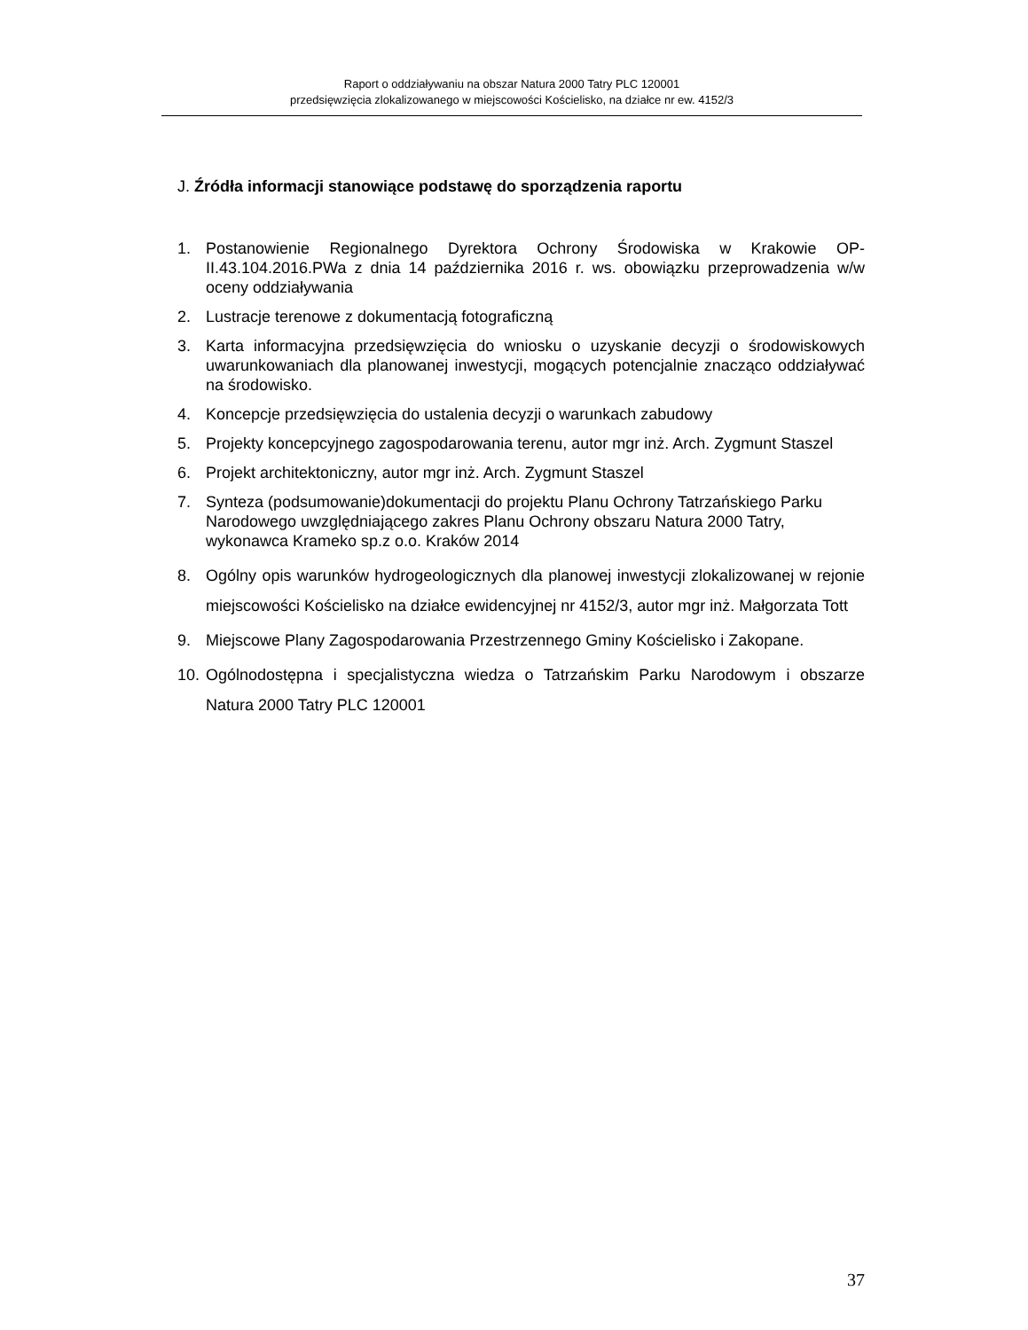Raport o oddziaływaniu na obszar Natura 2000 Tatry PLC 120001
przedsięwzięcia zlokalizowanego w miejscowości Kościelisko, na działce nr ew. 4152/3
J. Źródła informacji stanowiące podstawę do sporządzenia raportu
1. Postanowienie Regionalnego Dyrektora Ochrony Środowiska w Krakowie OP-II.43.104.2016.PWa z dnia 14 października 2016 r. ws. obowiązku przeprowadzenia w/w oceny oddziaływania
2. Lustracje terenowe z dokumentacją fotograficzną
3. Karta informacyjna przedsięwzięcia do wniosku o uzyskanie decyzji o środowiskowych uwarunkowaniach dla planowanej inwestycji, mogących potencjalnie znacząco oddziaływać na środowisko.
4. Koncepcje przedsięwzięcia do ustalenia decyzji o warunkach zabudowy
5. Projekty koncepcyjnego zagospodarowania terenu, autor mgr inż. Arch. Zygmunt Staszel
6. Projekt architektoniczny, autor mgr inż. Arch. Zygmunt Staszel
7. Synteza (podsumowanie)dokumentacji do projektu Planu Ochrony Tatrzańskiego Parku Narodowego uwzględniającego zakres Planu Ochrony obszaru Natura 2000 Tatry, wykonawca Krameko sp.z o.o. Kraków 2014
8. Ogólny opis warunków hydrogeologicznych dla planowej inwestycji zlokalizowanej w rejonie miejscowości Kościelisko na działce ewidencyjnej nr 4152/3, autor mgr inż. Małgorzata Tott
9. Miejscowe Plany Zagospodarowania Przestrzennego Gminy Kościelisko i Zakopane.
10. Ogólnodostępna i specjalistyczna wiedza o Tatrzańskim Parku Narodowym i obszarze Natura 2000 Tatry PLC 120001
37